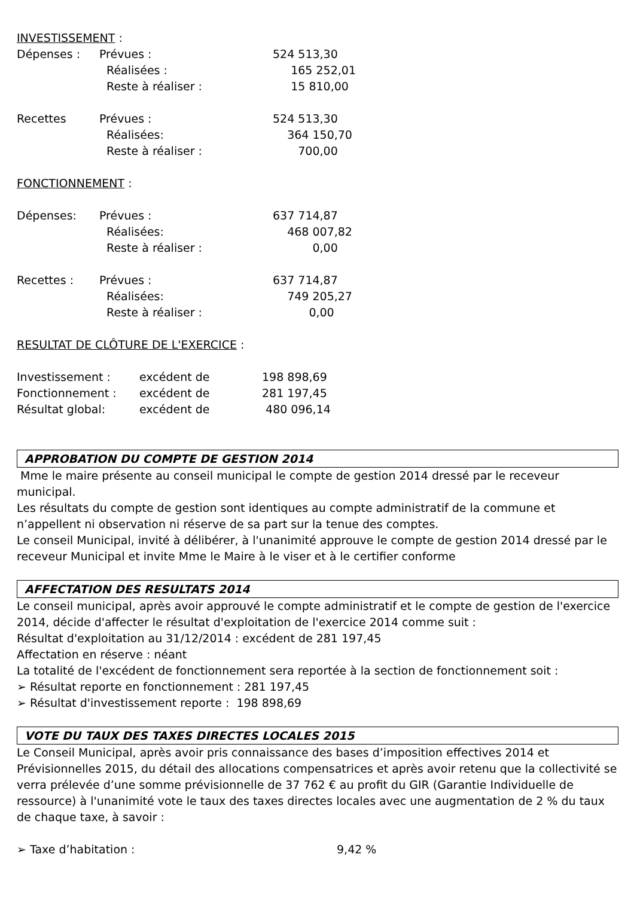INVESTISSEMENT :
| Dépenses : | Prévues : | 524 513,30 |
| | Réalisées : | 165 252,01 |
| | Reste à réaliser : | 15 810,00 |
| Recettes | Prévues : | 524 513,30 |
| | Réalisées: | 364 150,70 |
| | Reste à réaliser : | 700,00 |
FONCTIONNEMENT :
| Dépenses: | Prévues : | 637 714,87 |
| | Réalisées: | 468 007,82 |
| | Reste à réaliser : | 0,00 |
| Recettes : | Prévues : | 637 714,87 |
| | Réalisées: | 749 205,27 |
| | Reste à réaliser : | 0,00 |
RESULTAT DE CLÔTURE DE L'EXERCICE :
| Investissement : | excédent de | 198 898,69 |
| Fonctionnement : | excédent de | 281 197,45 |
| Résultat global: | excédent de | 480 096,14 |
APPROBATION DU COMPTE DE GESTION 2014
Mme le maire présente au conseil municipal le compte de gestion 2014 dressé par le receveur municipal.
Les résultats du compte de gestion sont identiques au compte administratif de la commune et n’appellent ni observation ni réserve de sa part sur la tenue des comptes.
Le conseil Municipal, invité à délibérer, à l'unanimité approuve le compte de gestion 2014 dressé par le receveur Municipal et invite Mme le Maire à le viser et à le certifier conforme
AFFECTATION DES RESULTATS 2014
Le conseil municipal, après avoir approuvé le compte administratif et le compte de gestion de l'exercice 2014, décide d'affecter le résultat d'exploitation de l'exercice 2014 comme suit :
Résultat d'exploitation au 31/12/2014 : excédent de 281 197,45
Affectation en réserve : néant
La totalité de l'excédent de fonctionnement sera reportée à la section de fonctionnement soit :
➢ Résultat reporte en fonctionnement : 281 197,45
➢ Résultat d'investissement reporte : 198 898,69
VOTE DU TAUX DES TAXES DIRECTES LOCALES 2015
Le Conseil Municipal, après avoir pris connaissance des bases d’imposition effectives 2014 et Prévisionnelles 2015, du détail des allocations compensatrices et après avoir retenu que la collectivité se verra prélevée d’une somme prévisionnelle de 37 762 € au profit du GIR (Garantie Individuelle de ressource) à l'unanimité vote le taux des taxes directes locales avec une augmentation de 2 % du taux de chaque taxe, à savoir :
| ➢ Taxe d’habitation : | 9,42 % |